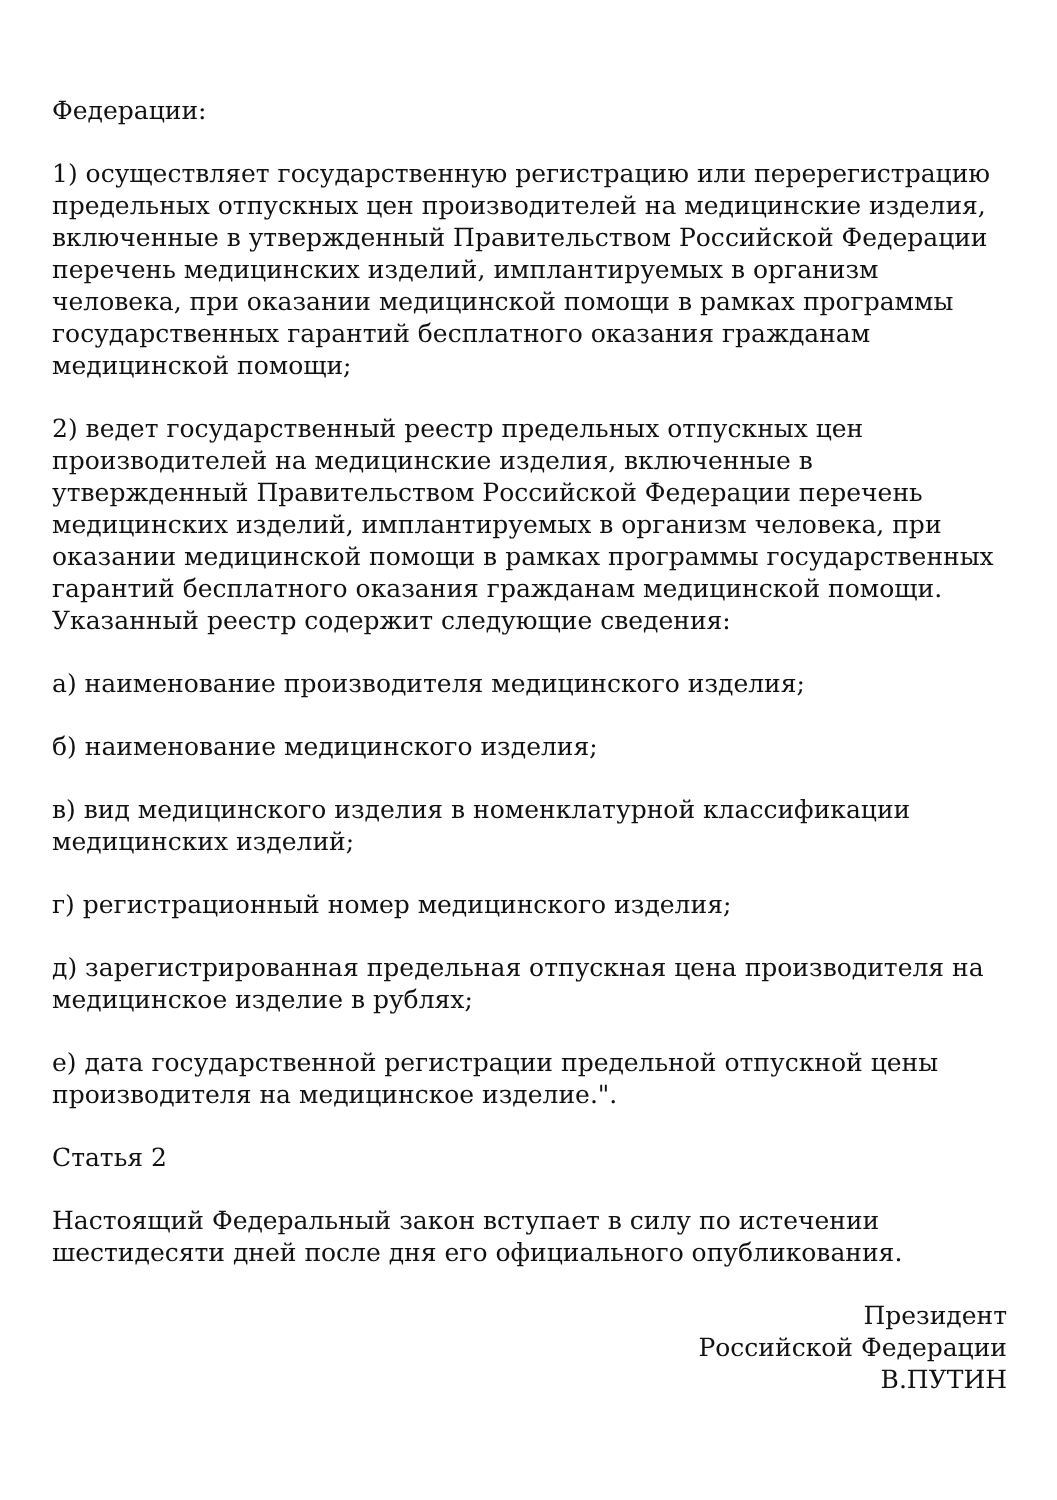Федерации:
1) осуществляет государственную регистрацию или перерегистрацию предельных отпускных цен производителей на медицинские изделия, включенные в утвержденный Правительством Российской Федерации перечень медицинских изделий, имплантируемых в организм человека, при оказании медицинской помощи в рамках программы государственных гарантий бесплатного оказания гражданам медицинской помощи;
2) ведет государственный реестр предельных отпускных цен производителей на медицинские изделия, включенные в утвержденный Правительством Российской Федерации перечень медицинских изделий, имплантируемых в организм человека, при оказании медицинской помощи в рамках программы государственных гарантий бесплатного оказания гражданам медицинской помощи. Указанный реестр содержит следующие сведения:
а) наименование производителя медицинского изделия;
б) наименование медицинского изделия;
в) вид медицинского изделия в номенклатурной классификации медицинских изделий;
г) регистрационный номер медицинского изделия;
д) зарегистрированная предельная отпускная цена производителя на медицинское изделие в рублях;
е) дата государственной регистрации предельной отпускной цены производителя на медицинское изделие.".
Статья 2
Настоящий Федеральный закон вступает в силу по истечении шестидесяти дней после дня его официального опубликования.
Президент
Российской Федерации
В.ПУТИН